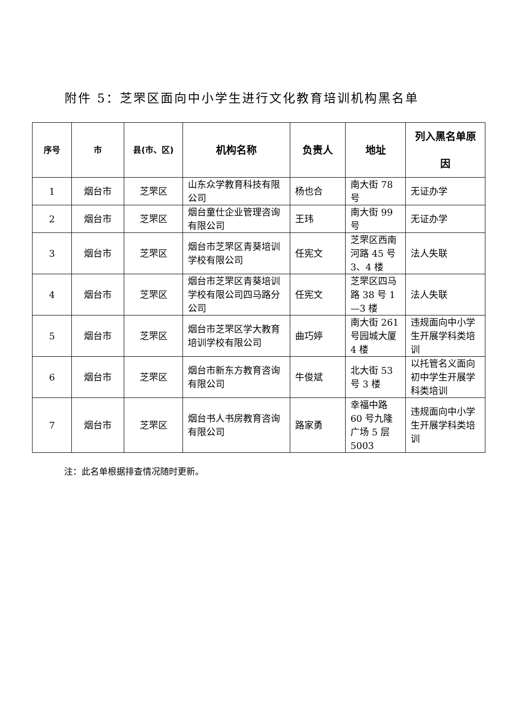附件 5：芝罘区面向中小学生进行文化教育培训机构黑名单
| 序号 | 市 | 县(市、区) | 机构名称 | 负责人 | 地址 | 列入黑名单原 因 |
| --- | --- | --- | --- | --- | --- | --- |
| 1 | 烟台市 | 芝罘区 | 山东众学教育科技有限公司 | 杨也合 | 南大街 78 号 | 无证办学 |
| 2 | 烟台市 | 芝罘区 | 烟台童仕企业管理咨询有限公司 | 王玮 | 南大街 99 号 | 无证办学 |
| 3 | 烟台市 | 芝罘区 | 烟台市芝罘区青葵培训学校有限公司 | 任宪文 | 芝罘区西南河路 45 号 3、4 楼 | 法人失联 |
| 4 | 烟台市 | 芝罘区 | 烟台市芝罘区青葵培训学校有限公司四马路分公司 | 任宪文 | 芝罘区四马路 38 号 1—3 楼 | 法人失联 |
| 5 | 烟台市 | 芝罘区 | 烟台市芝罘区学大教育培训学校有限公司 | 曲巧婷 | 南大街 261 号园城大厦 4 楼 | 违规面向中小学生开展学科类培训 |
| 6 | 烟台市 | 芝罘区 | 烟台市新东方教育咨询有限公司 | 牛俊斌 | 北大街 53 号 3 楼 | 以托管名义面向初中学生开展学科类培训 |
| 7 | 烟台市 | 芝罘区 | 烟台书人书房教育咨询有限公司 | 路家勇 | 幸福中路 60 号九隆广场 5 层 5003 | 违规面向中小学生开展学科类培训 |
注：此名单根据排查情况随时更新。